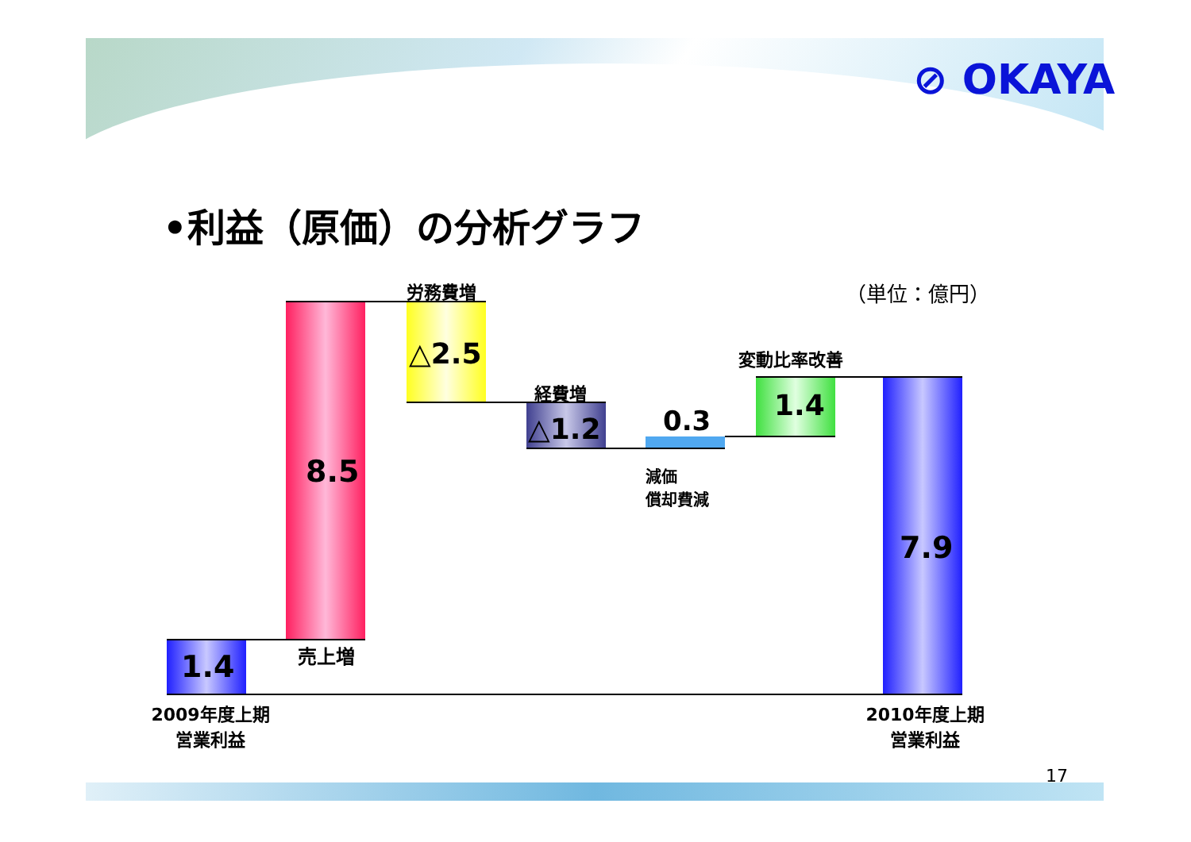⊘ OKAYA
•利益（原価）の分析グラフ
（単位：億円）
1.4
8.5
売上増
労務費増
△2.5
経費増
△1.2 0.3
減価
償却費減
変動比率改善
1.4
7.9
2009年度上期
営業利益
2010年度上期
営業利益
17